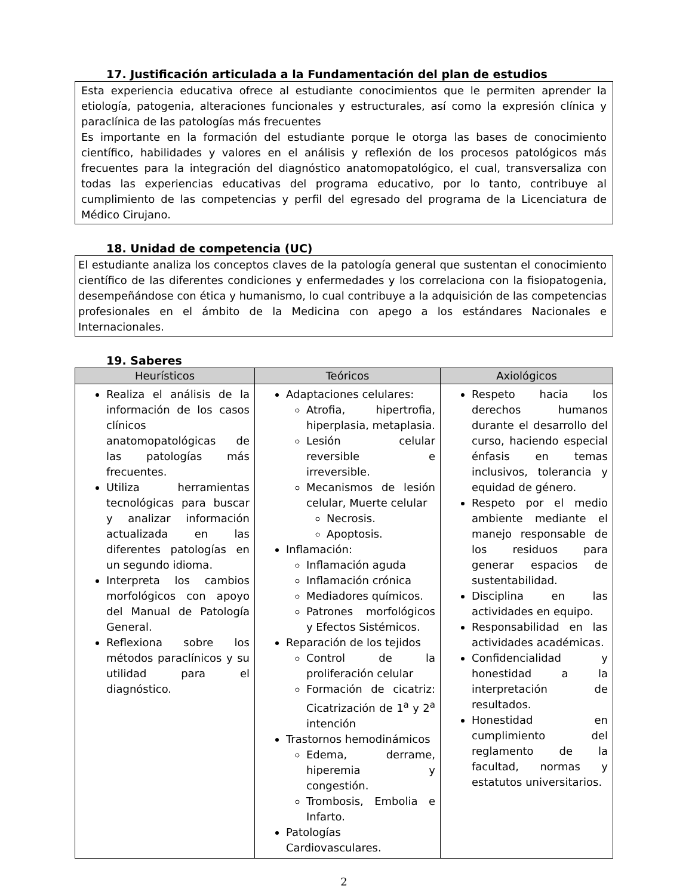17. Justificación articulada a la Fundamentación del plan de estudios
Esta experiencia educativa ofrece al estudiante conocimientos que le permiten aprender la etiología, patogenia, alteraciones funcionales y estructurales, así como la expresión clínica y paraclínica de las patologías más frecuentes
Es importante en la formación del estudiante porque le otorga las bases de conocimiento científico, habilidades y valores en el análisis y reflexión de los procesos patológicos más frecuentes para la integración del diagnóstico anatomopatológico, el cual, transversaliza con todas las experiencias educativas del programa educativo, por lo tanto, contribuye al cumplimiento de las competencias y perfil del egresado del programa de la Licenciatura de Médico Cirujano.
18. Unidad de competencia (UC)
El estudiante analiza los conceptos claves de la patología general que sustentan el conocimiento científico de las diferentes condiciones y enfermedades y los correlaciona con la fisiopatogenia, desempeñándose con ética y humanismo, lo cual contribuye a la adquisición de las competencias profesionales en el ámbito de la Medicina con apego a los estándares Nacionales e Internacionales.
19. Saberes
| Heurísticos | Teóricos | Axiológicos |
| --- | --- | --- |
| Realiza el análisis de la información de los casos clínicos anatomopatológicas de las patologías más frecuentes. Utiliza herramientas tecnológicas para buscar y analizar información actualizada en las diferentes patologías en un segundo idioma. Interpreta los cambios morfológicos con apoyo del Manual de Patología General. Reflexiona sobre los métodos paraclínicos y su utilidad para el diagnóstico. | Adaptaciones celulares: Atrofia, hipertrofia, hiperplasia, metaplasia. Lesión celular reversible e irreversible. Mecanismos de lesión celular, Muerte celular Necrosis. Apoptosis. Inflamación: Inflamación aguda Inflamación crónica Mediadores químicos. Patrones morfológicos y Efectos Sistémicos. Reparación de los tejidos Control de la proliferación celular Formación de cicatriz: Cicatrización de 1<sup>a</sup> y 2<sup>a</sup> intención Trastornos hemodinámicos Edema, derrame, hiperemia y congestión. Trombosis, Embolia e Infarto. Patologías Cardiovasculares. | Respeto hacia los derechos humanos durante el desarrollo del curso, haciendo especial énfasis en temas inclusivos, tolerancia y equidad de género. Respeto por el medio ambiente mediante el manejo responsable de los residuos para generar espacios de sustentabilidad. Disciplina en las actividades en equipo. Responsabilidad en las actividades académicas. Confidencialidad y honestidad a la interpretación de resultados. Honestidad en cumplimiento del reglamento de la facultad, normas y estatutos universitarios. |
2